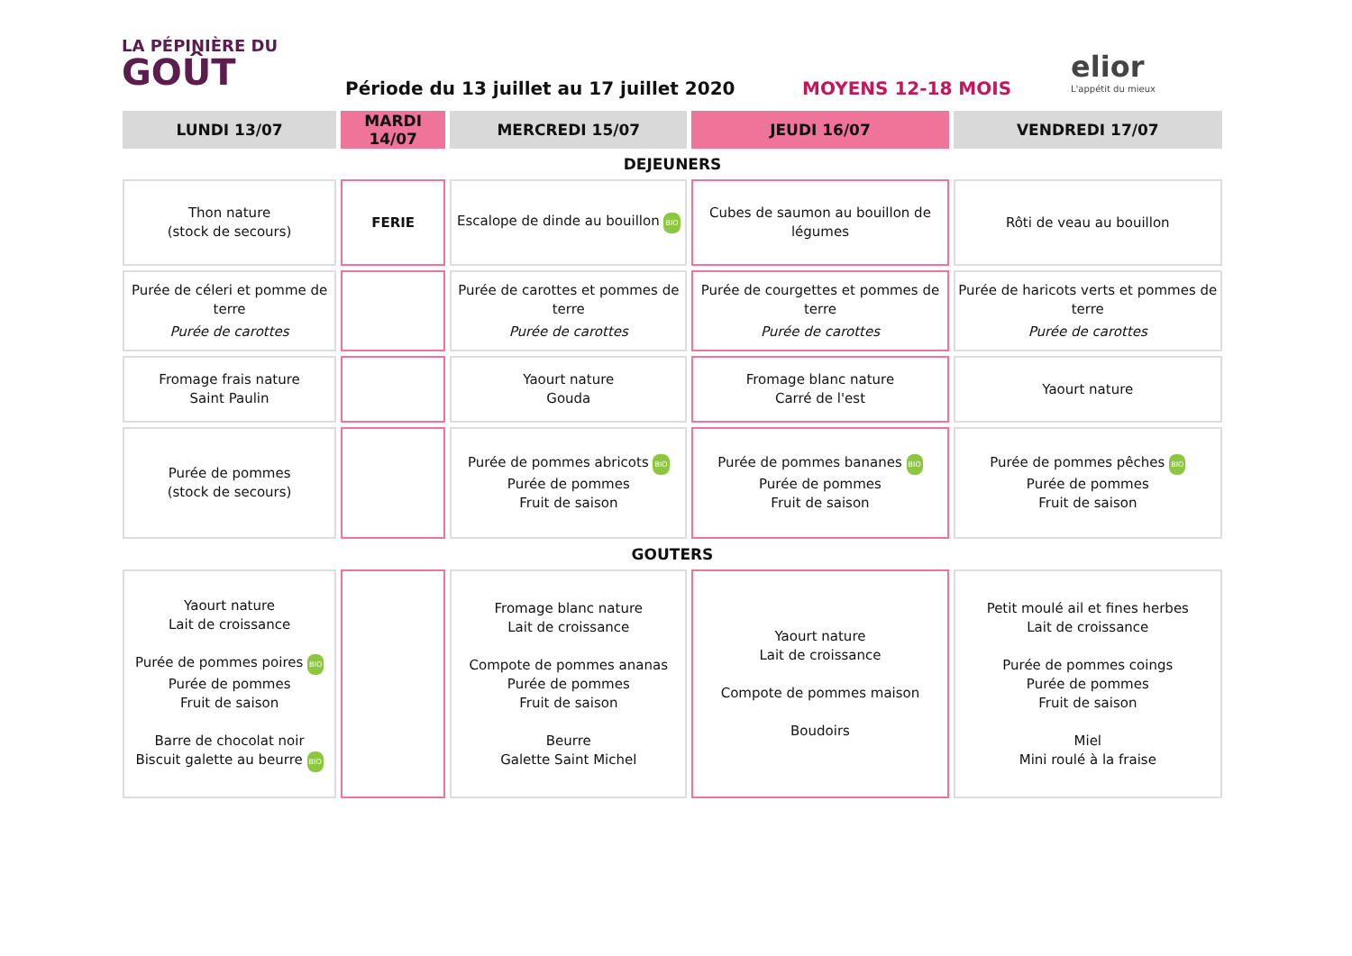LA PÉPINIÈRE DU
GOÛT
Période du 13 juillet au 17 juillet 2020
MOYENS 12-18 MOIS
elior
L'appétit du mieux
| LUNDI 13/07 | MARDI 14/07 | MERCREDI 15/07 | JEUDI 16/07 | VENDREDI 17/07 |
| --- | --- | --- | --- | --- |
| DEJEUNERS | | | | |
| Thon nature (stock de secours) | FERIE | Escalope de dinde au bouillon BIO | Cubes de saumon au bouillon de légumes | Rôti de veau au bouillon |
| Purée de céleri et pomme de terre Purée de carottes | | Purée de carottes et pommes de terre Purée de carottes | Purée de courgettes et pommes de terre Purée de carottes | Purée de haricots verts et pommes de terre Purée de carottes |
| Fromage frais nature Saint Paulin | | Yaourt nature Gouda | Fromage blanc nature Carré de l'est | Yaourt nature |
| Purée de pommes (stock de secours) | | Purée de pommes abricots BIO Purée de pommes Fruit de saison | Purée de pommes bananes BIO Purée de pommes Fruit de saison | Purée de pommes pêches BIO Purée de pommes Fruit de saison |
| GOUTERS | | | | |
| Yaourt nature Lait de croissance Purée de pommes poires BIO Purée de pommes Fruit de saison Barre de chocolat noir Biscuit galette au beurre BIO | | Fromage blanc nature Lait de croissance Compote de pommes ananas Purée de pommes Fruit de saison Beurre Galette Saint Michel | Yaourt nature Lait de croissance Compote de pommes maison Boudoirs | Petit moulé ail et fines herbes Lait de croissance Purée de pommes coings Purée de pommes Fruit de saison Miel Mini roulé à la fraise |